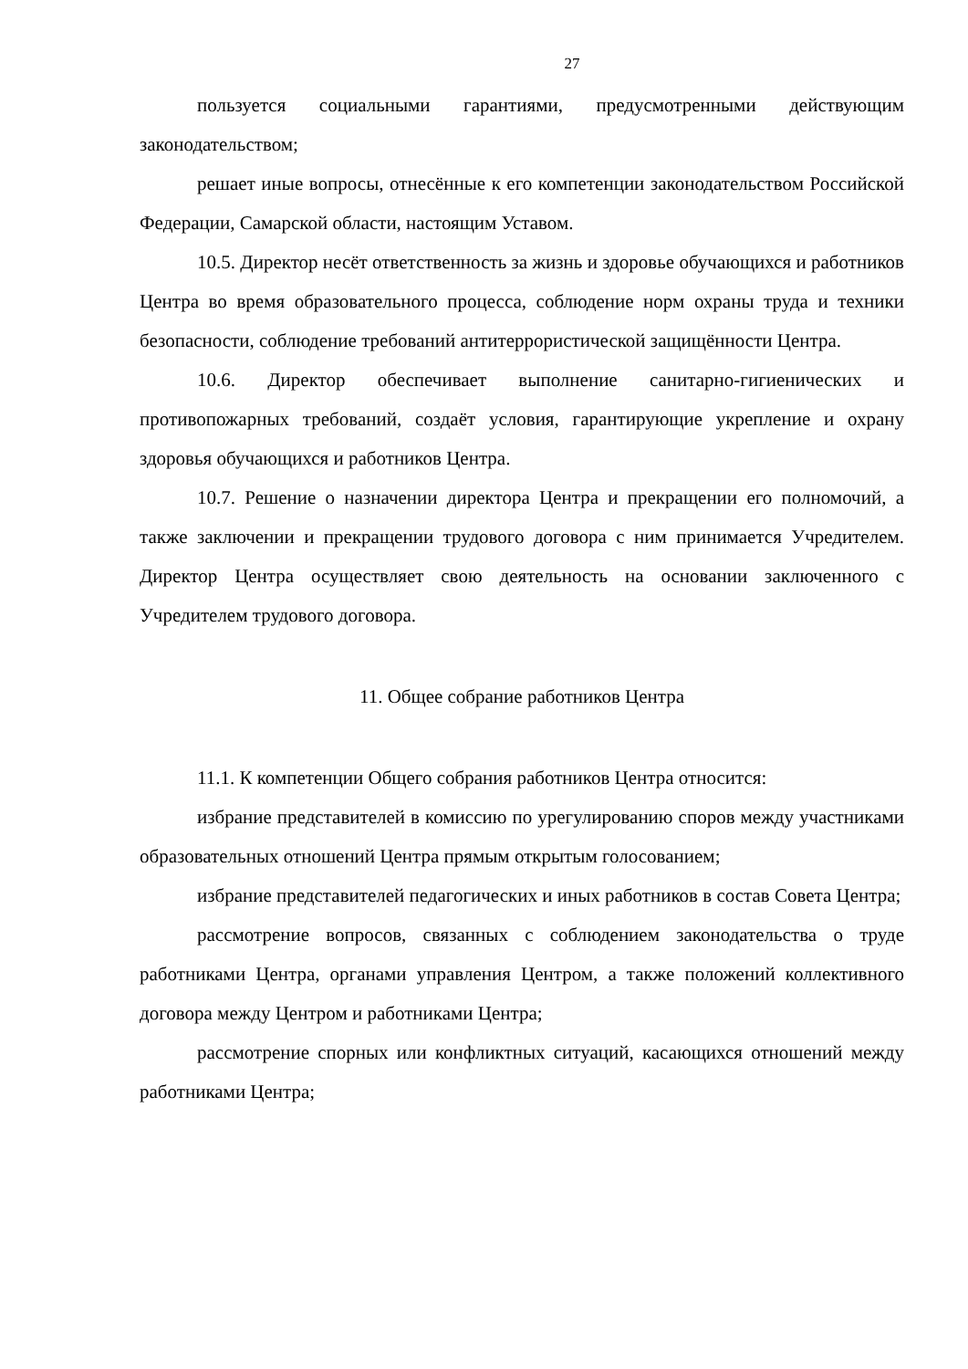27
пользуется социальными гарантиями, предусмотренными действующим законодательством;
решает иные вопросы, отнесённые к его компетенции законодательством Российской Федерации, Самарской области, настоящим Уставом.
10.5. Директор несёт ответственность за жизнь и здоровье обучающихся и работников Центра во время образовательного процесса, соблюдение норм охраны труда и техники безопасности, соблюдение требований антитеррористической защищённости Центра.
10.6. Директор обеспечивает выполнение санитарно-гигиенических и противопожарных требований, создаёт условия, гарантирующие укрепление и охрану здоровья обучающихся и работников Центра.
10.7. Решение о назначении директора Центра и прекращении его полномочий, а также заключении и прекращении трудового договора с ним принимается Учредителем. Директор Центра осуществляет свою деятельность на основании заключенного с Учредителем трудового договора.
11. Общее собрание работников Центра
11.1. К компетенции Общего собрания работников Центра относится:
избрание представителей в комиссию по урегулированию споров между участниками образовательных отношений Центра прямым открытым голосованием;
избрание представителей педагогических и иных работников в состав Совета Центра;
рассмотрение вопросов, связанных с соблюдением законодательства о труде работниками Центра, органами управления Центром, а также положений коллективного договора между Центром и работниками Центра;
рассмотрение спорных или конфликтных ситуаций, касающихся отношений между работниками Центра;